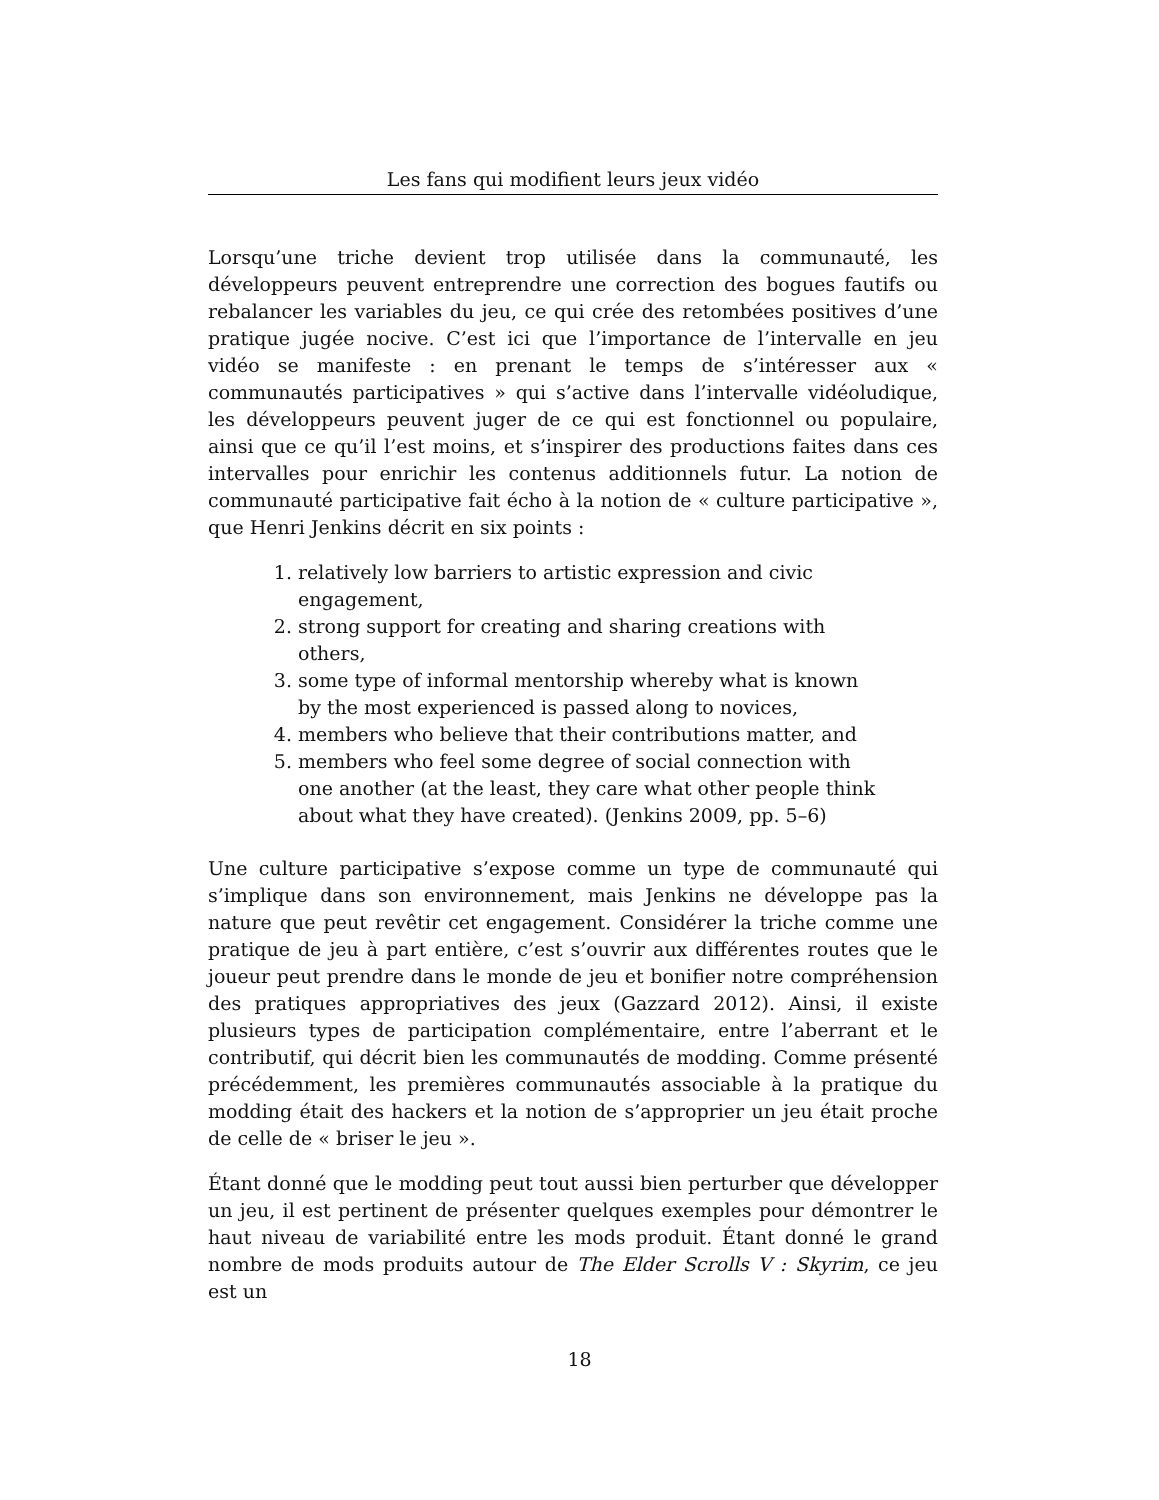Les fans qui modifient leurs jeux vidéo
Lorsqu’une triche devient trop utilisée dans la communauté, les développeurs peuvent entreprendre une correction des bogues fautifs ou rebalancer les variables du jeu, ce qui crée des retombées positives d’une pratique jugée nocive. C’est ici que l’importance de l’intervalle en jeu vidéo se manifeste : en prenant le temps de s’intéresser aux « communautés participatives » qui s’active dans l’intervalle vidéoludique, les développeurs peuvent juger de ce qui est fonctionnel ou populaire, ainsi que ce qu’il l’est moins, et s’inspirer des productions faites dans ces intervalles pour enrichir les contenus additionnels futur. La notion de communauté participative fait écho à la notion de « culture participative », que Henri Jenkins décrit en six points :
1. relatively low barriers to artistic expression and civic engagement,
2. strong support for creating and sharing creations with others,
3. some type of informal mentorship whereby what is known by the most experienced is passed along to novices,
4. members who believe that their contributions matter, and
5. members who feel some degree of social connection with one another (at the least, they care what other people think about what they have created). (Jenkins 2009, pp. 5–6)
Une culture participative s’expose comme un type de communauté qui s’implique dans son environnement, mais Jenkins ne développe pas la nature que peut revêtir cet engagement. Considérer la triche comme une pratique de jeu à part entière, c’est s’ouvrir aux différentes routes que le joueur peut prendre dans le monde de jeu et bonifier notre compréhension des pratiques appropriatives des jeux (Gazzard 2012). Ainsi, il existe plusieurs types de participation complémentaire, entre l’aberrant et le contributif, qui décrit bien les communautés de modding. Comme présenté précédemment, les premières communautés associable à la pratique du modding était des hackers et la notion de s’approprier un jeu était proche de celle de « briser le jeu ».
Étant donné que le modding peut tout aussi bien perturber que développer un jeu, il est pertinent de présenter quelques exemples pour démontrer le haut niveau de variabilité entre les mods produit. Étant donné le grand nombre de mods produits autour de The Elder Scrolls V : Skyrim, ce jeu est un
18